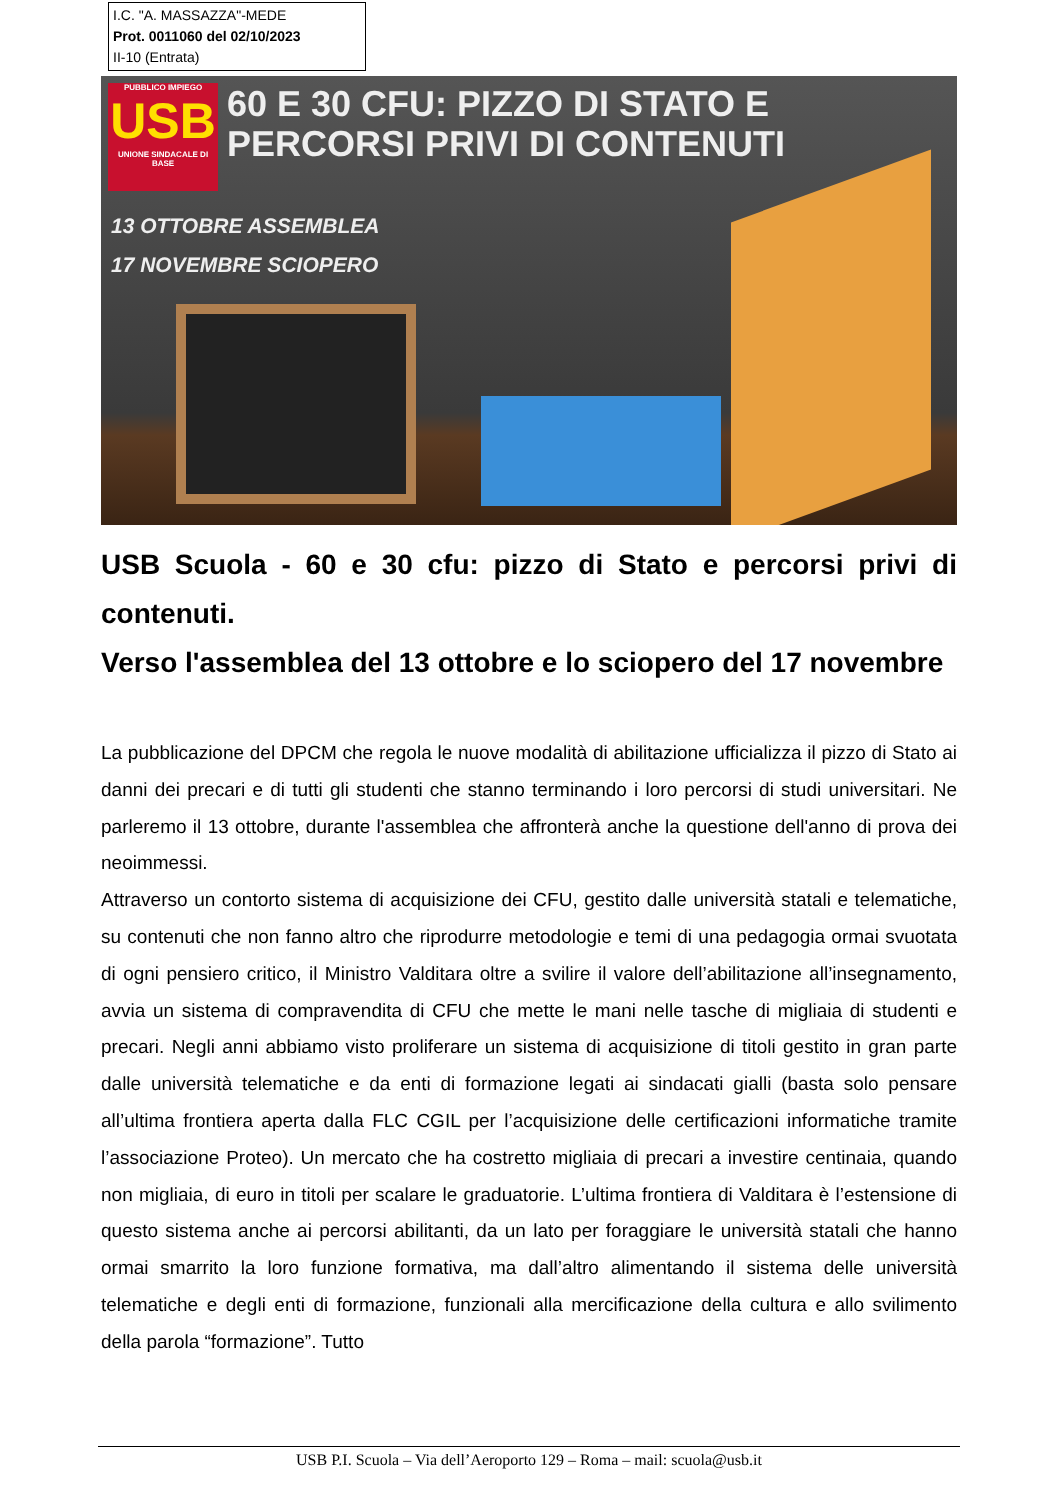I.C. "A. MASSAZZA"-MEDE
Prot. 0011060 del 02/10/2023
II-10 (Entrata)
PUBBLICO IMPIEGO
USB
UNIONE SINDACALE DI BASE
60 E 30 CFU: PIZZO DI STATO E
PERCORSI PRIVI DI CONTENUTI
13 OTTOBRE ASSEMBLEA
17 NOVEMBRE SCIOPERO
USB Scuola - 60 e 30 cfu: pizzo di Stato e percorsi privi di contenuti.
Verso l'assemblea del 13 ottobre e lo sciopero del 17 novembre
La pubblicazione del DPCM che regola le nuove modalità di abilitazione ufficializza il pizzo di Stato ai danni dei precari e di tutti gli studenti che stanno terminando i loro percorsi di studi universitari. Ne parleremo il 13 ottobre, durante l'assemblea che affronterà anche la questione dell'anno di prova dei neoimmessi.
Attraverso un contorto sistema di acquisizione dei CFU, gestito dalle università statali e telematiche, su contenuti che non fanno altro che riprodurre metodologie e temi di una pedagogia ormai svuotata di ogni pensiero critico, il Ministro Valditara oltre a svilire il valore dell’abilitazione all’insegnamento, avvia un sistema di compravendita di CFU che mette le mani nelle tasche di migliaia di studenti e precari. Negli anni abbiamo visto proliferare un sistema di acquisizione di titoli gestito in gran parte dalle università telematiche e da enti di formazione legati ai sindacati gialli (basta solo pensare all’ultima frontiera aperta dalla FLC CGIL per l’acquisizione delle certificazioni informatiche tramite l’associazione Proteo). Un mercato che ha costretto migliaia di precari a investire centinaia, quando non migliaia, di euro in titoli per scalare le graduatorie. L’ultima frontiera di Valditara è l’estensione di questo sistema anche ai percorsi abilitanti, da un lato per foraggiare le università statali che hanno ormai smarrito la loro funzione formativa, ma dall’altro alimentando il sistema delle università telematiche e degli enti di formazione, funzionali alla mercificazione della cultura e allo svilimento della parola “formazione”. Tutto
USB P.I. Scuola – Via dell’Aeroporto 129 – Roma – mail: scuola@usb.it